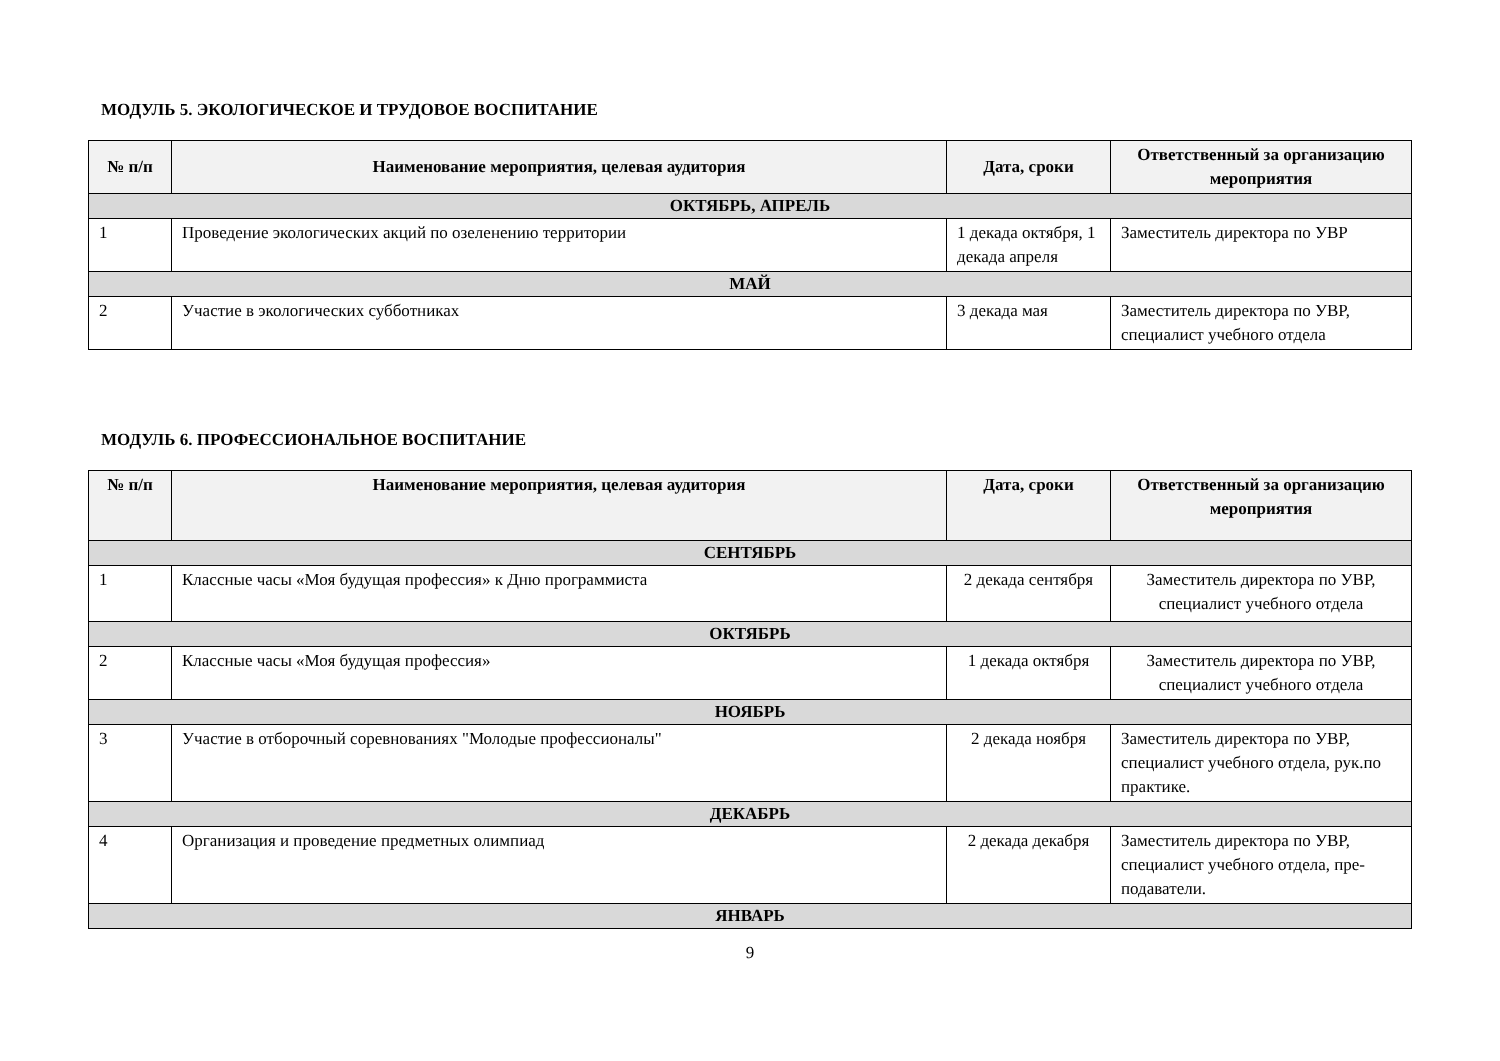МОДУЛЬ 5. ЭКОЛОГИЧЕСКОЕ И ТРУДОВОЕ ВОСПИТАНИЕ
| № п/п | Наименование мероприятия, целевая аудитория | Дата, сроки | Ответственный за организацию мероприятия |
| --- | --- | --- | --- |
| ОКТЯБРЬ, АПРЕЛЬ | | | |
| 1 | Проведение экологических акций по озеленению территории | 1 декада октября, 1 декада апреля | Заместитель директора по УВР |
| МАЙ | | | |
| 2 | Участие в экологических субботниках | 3 декада мая | Заместитель директора по УВР, специалист учебного отдела |
МОДУЛЬ 6. ПРОФЕССИОНАЛЬНОЕ ВОСПИТАНИЕ
| № п/п | Наименование мероприятия, целевая аудитория | Дата, сроки | Ответственный за организацию мероприятия |
| --- | --- | --- | --- |
| СЕНТЯБРЬ | | | |
| 1 | Классные часы «Моя будущая профессия» к Дню программиста | 2 декада сентября | Заместитель директора по УВР, специалист учебного отдела |
| ОКТЯБРЬ | | | |
| 2 | Классные часы «Моя будущая профессия» | 1 декада октября | Заместитель директора по УВР, специалист учебного отдела |
| НОЯБРЬ | | | |
| 3 | Участие в отборочный соревнованиях "Молодые профессионалы" | 2 декада ноября | Заместитель директора по УВР, специалист учебного отдела, рук.по практике. |
| ДЕКАБРЬ | | | |
| 4 | Организация и проведение предметных олимпиад | 2 декада декабря | Заместитель директора по УВР, специалист учебного отдела, пре-подаватели. |
| ЯНВАРЬ | | | |
9